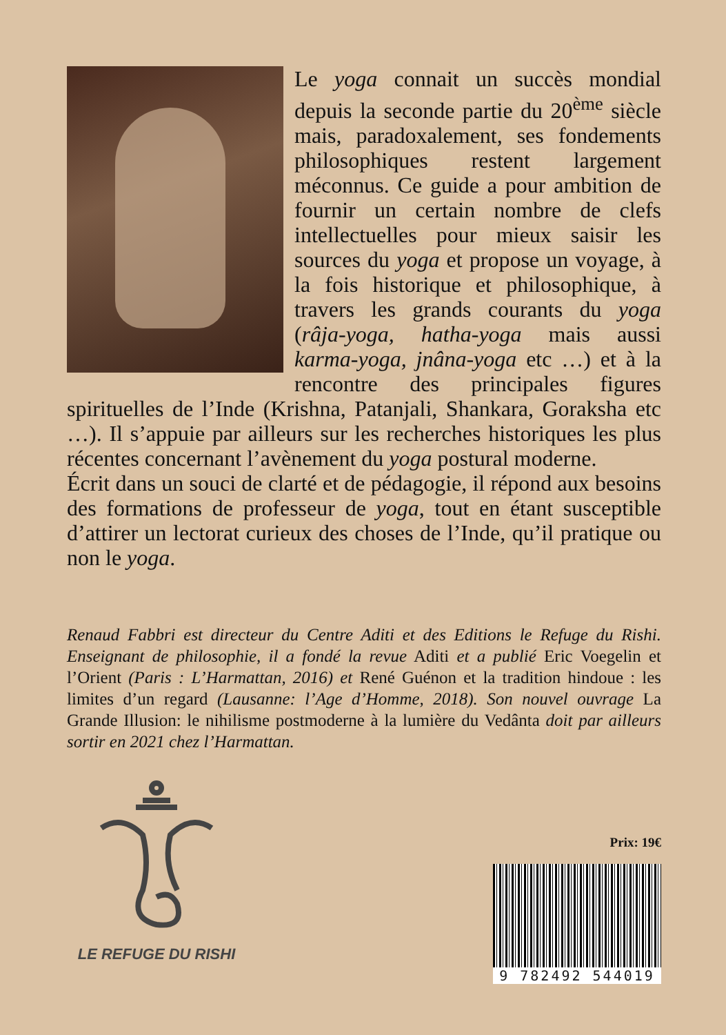Le yoga connait un succès mondial depuis la seconde partie du 20<sup>ème</sup> siècle mais, paradoxalement, ses fondements philosophiques restent largement méconnus. Ce guide a pour ambition de fournir un certain nombre de clefs intellectuelles pour mieux saisir les sources du yoga et propose un voyage, à la fois historique et philosophique, à travers les grands courants du yoga (râja-yoga, hatha-yoga mais aussi karma-yoga, jnâna-yoga etc …) et à la rencontre des principales figures spirituelles de l’Inde (Krishna, Patanjali, Shankara, Goraksha etc …). Il s’appuie par ailleurs sur les recherches historiques les plus récentes concernant l’avènement du yoga postural moderne.
Écrit dans un souci de clarté et de pédagogie, il répond aux besoins des formations de professeur de yoga, tout en étant susceptible d’attirer un lectorat curieux des choses de l’Inde, qu’il pratique ou non le yoga.
Renaud Fabbri est directeur du Centre Aditi et des Editions le Refuge du Rishi. Enseignant de philosophie, il a fondé la revue Aditi et a publié Eric Voegelin et l’Orient (Paris : L’Harmattan, 2016) et René Guénon et la tradition hindoue : les limites d’un regard (Lausanne: l’Age d’Homme, 2018). Son nouvel ouvrage La Grande Illusion: le nihilisme postmoderne à la lumière du Vedânta doit par ailleurs sortir en 2021 chez l’Harmattan.
LE REFUGE DU RISHI
Prix: 19€
9 782492 544019